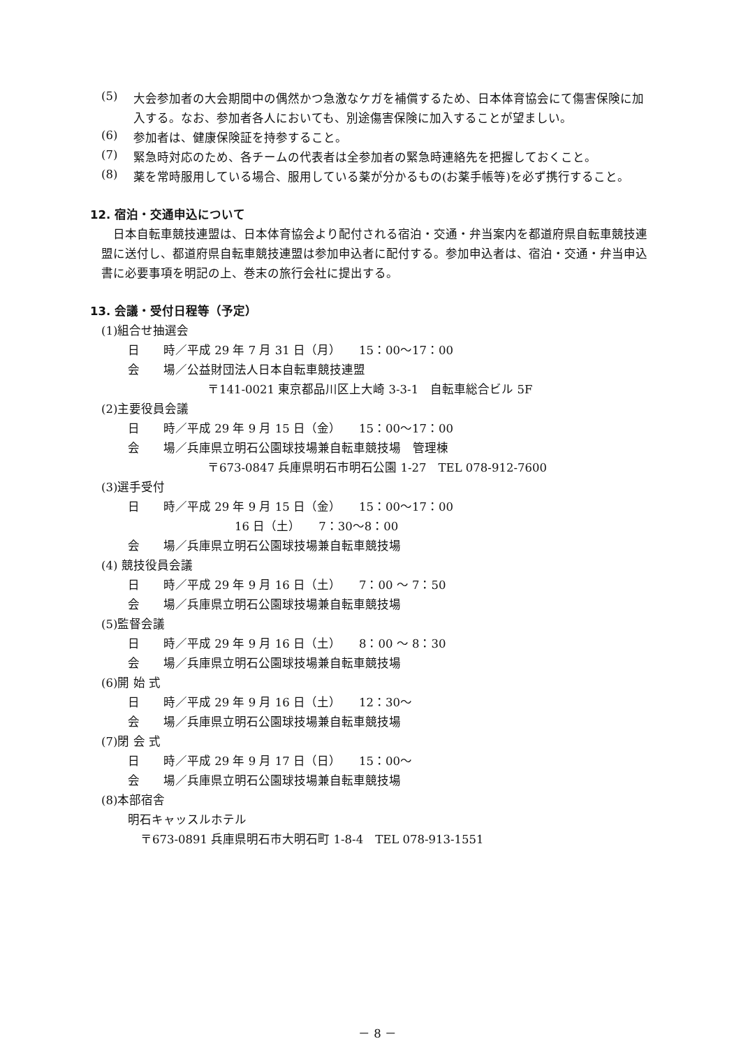(5)
大会参加者の大会期間中の偶然かつ急激なケガを補償するため、日本体育協会にて傷害保険に加入する。なお、参加者各人においても、別途傷害保険に加入することが望ましい。
(6)
参加者は、健康保険証を持参すること。
(7)
緊急時対応のため、各チームの代表者は全参加者の緊急時連絡先を把握しておくこと。
(8)
薬を常時服用している場合、服用している薬が分かるもの(お薬手帳等)を必ず携行すること。
12. 宿泊・交通申込について
　日本自転車競技連盟は、日本体育協会より配付される宿泊・交通・弁当案内を都道府県自転車競技連盟に送付し、都道府県自転車競技連盟は参加申込者に配付する。参加申込者は、宿泊・交通・弁当申込書に必要事項を明記の上、巻末の旅行会社に提出する。
13. 会議・受付日程等（予定）
(1)組合せ抽選会
日　　時／平成 29 年 7 月 31 日（月）　　15：00～17：00
会　　場／公益財団法人日本自転車競技連盟
〒141-0021 東京都品川区上大崎 3-3-1　自転車総合ビル 5F
(2)主要役員会議
日　　時／平成 29 年 9 月 15 日（金）　　15：00～17：00
会　　場／兵庫県立明石公園球技場兼自転車競技場　管理棟
〒673-0847 兵庫県明石市明石公園 1-27　TEL 078-912-7600
(3)選手受付
日　　時／平成 29 年 9 月 15 日（金）　　15：00～17：00
　　　　　　　　　16 日（土）　　7：30～8：00
会　　場／兵庫県立明石公園球技場兼自転車競技場
(4) 競技役員会議
日　　時／平成 29 年 9 月 16 日（土）　　7：00 ～ 7：50
会　　場／兵庫県立明石公園球技場兼自転車競技場
(5)監督会議
日　　時／平成 29 年 9 月 16 日（土）　　8：00 ～ 8：30
会　　場／兵庫県立明石公園球技場兼自転車競技場
(6)開 始 式
日　　時／平成 29 年 9 月 16 日（土）　　12：30～
会　　場／兵庫県立明石公園球技場兼自転車競技場
(7)閉 会 式
日　　時／平成 29 年 9 月 17 日（日）　　15：00～
会　　場／兵庫県立明石公園球技場兼自転車競技場
(8)本部宿舎
明石キャッスルホテル
〒673-0891 兵庫県明石市大明石町 1-8-4　TEL 078-913-1551
－ 8 －